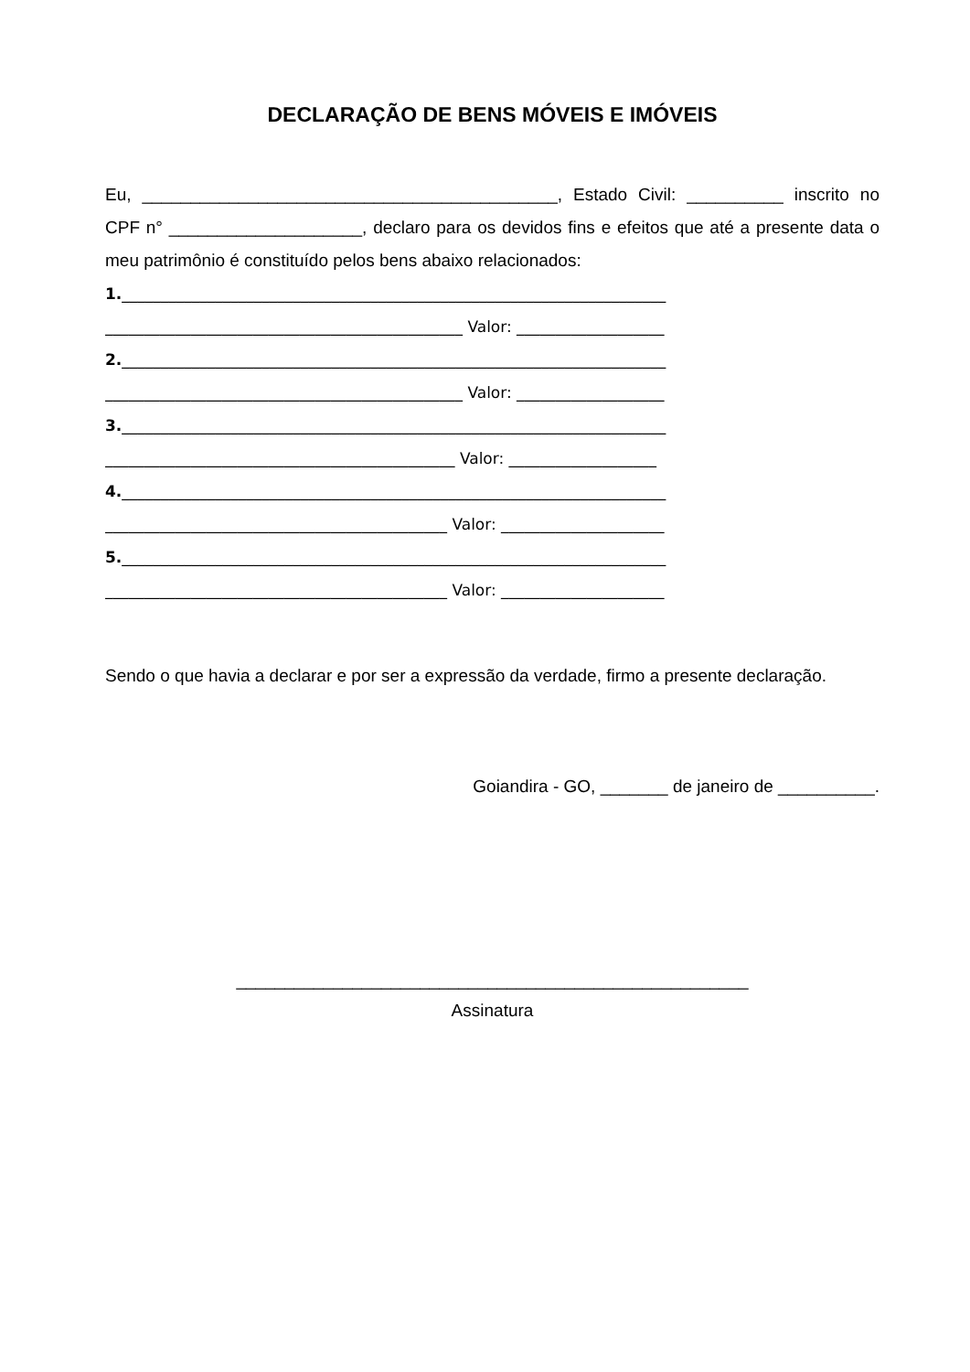DECLARAÇÃO DE BENS MÓVEIS E IMÓVEIS
Eu, ___________________________________________, Estado Civil: __________ inscrito no CPF n° ____________________, declaro para os devidos fins e efeitos que até a presente data o meu patrimônio é constituído pelos bens abaixo relacionados:
1.______________________________________________________________________
______________________________________________ Valor: ___________________
2.______________________________________________________________________
______________________________________________ Valor: ___________________
3.______________________________________________________________________
_____________________________________________ Valor: ___________________
4.______________________________________________________________________
____________________________________________ Valor: _____________________
5.______________________________________________________________________
____________________________________________ Valor: _____________________
Sendo o que havia a declarar e por ser a expressão da verdade, firmo a presente declaração.
Goiandira - GO, _______ de janeiro de __________.
_____________________________________________________
Assinatura